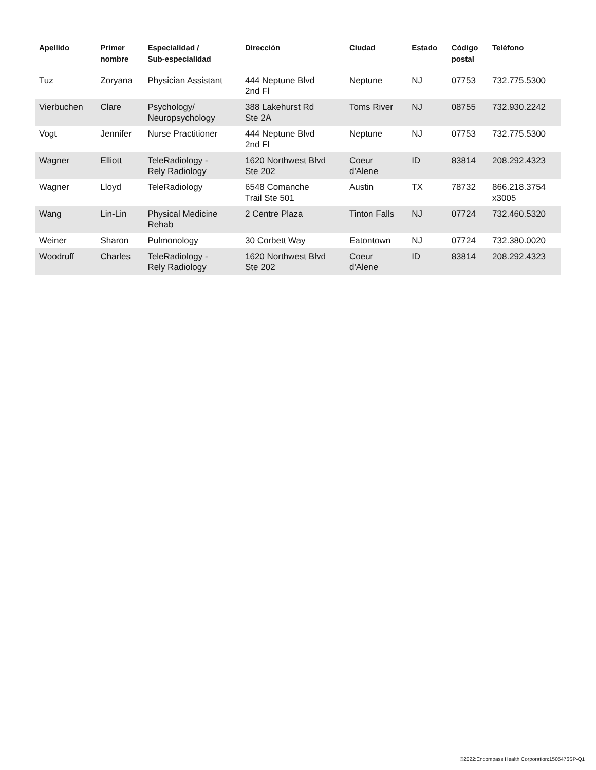| Apellido | Primer nombre | Especialidad / Sub-especialidad | Dirección | Ciudad | Estado | Código postal | Teléfono |
| --- | --- | --- | --- | --- | --- | --- | --- |
| Tuz | Zoryana | Physician Assistant | 444 Neptune Blvd 2nd Fl | Neptune | NJ | 07753 | 732.775.5300 |
| Vierbuchen | Clare | Psychology/ Neuropsychology | 388 Lakehurst Rd Ste 2A | Toms River | NJ | 08755 | 732.930.2242 |
| Vogt | Jennifer | Nurse Practitioner | 444 Neptune Blvd 2nd Fl | Neptune | NJ | 07753 | 732.775.5300 |
| Wagner | Elliott | TeleRadiology - Rely Radiology | 1620 Northwest Blvd Ste 202 | Coeur d'Alene | ID | 83814 | 208.292.4323 |
| Wagner | Lloyd | TeleRadiology | 6548 Comanche Trail Ste 501 | Austin | TX | 78732 | 866.218.3754 x3005 |
| Wang | Lin-Lin | Physical Medicine Rehab | 2 Centre Plaza | Tinton Falls | NJ | 07724 | 732.460.5320 |
| Weiner | Sharon | Pulmonology | 30 Corbett Way | Eatontown | NJ | 07724 | 732.380.0020 |
| Woodruff | Charles | TeleRadiology - Rely Radiology | 1620 Northwest Blvd Ste 202 | Coeur d'Alene | ID | 83814 | 208.292.4323 |
©2022:Encompass Health Corporation:1505476SP-Q1